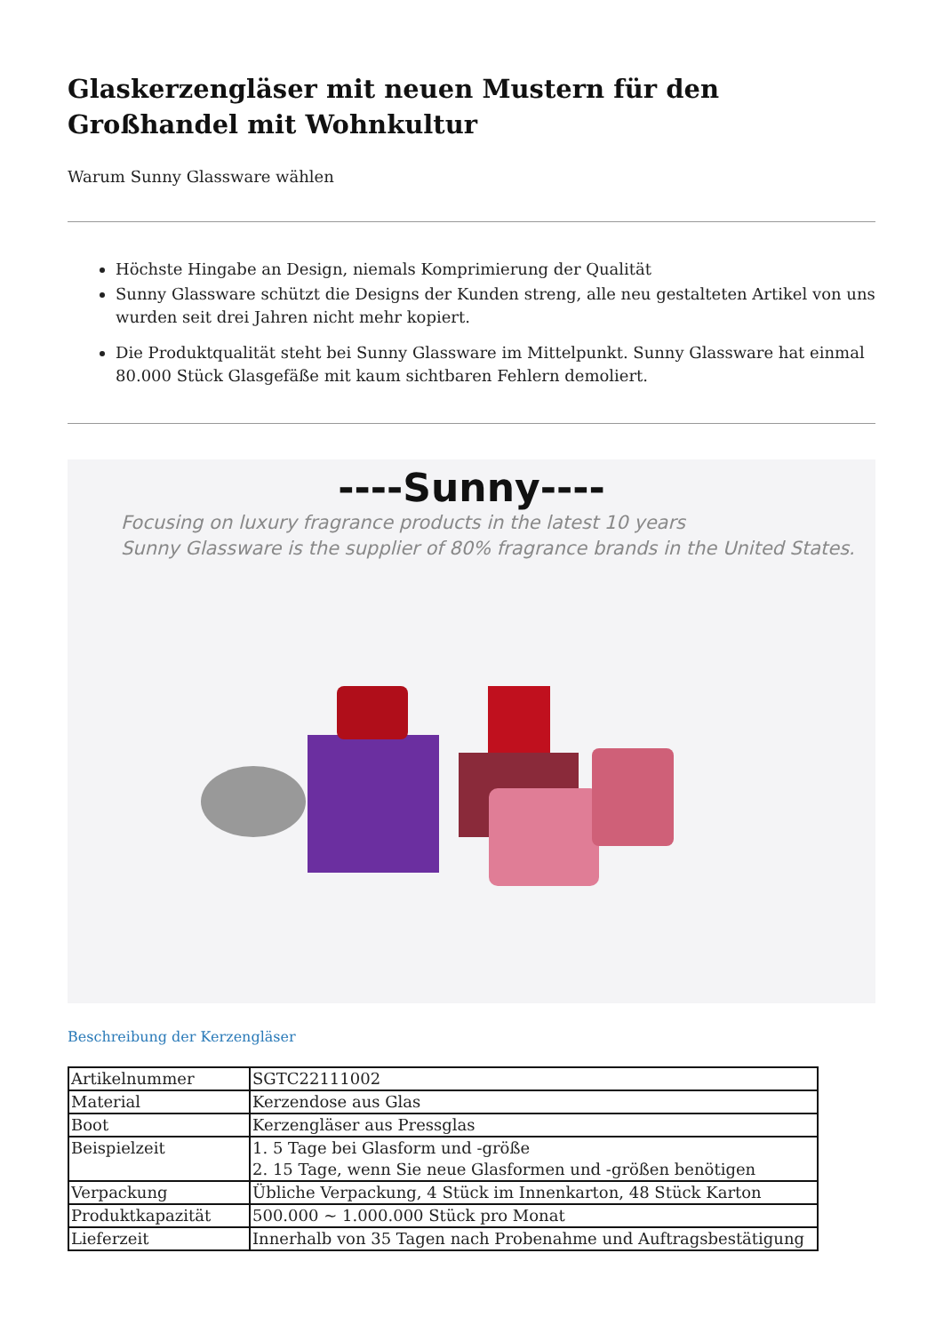Glaskerzengläser mit neuen Mustern für den Großhandel mit Wohnkultur
Warum Sunny Glassware wählen
Höchste Hingabe an Design, niemals Komprimierung der Qualität
Sunny Glassware schützt die Designs der Kunden streng, alle neu gestalteten Artikel von uns wurden seit drei Jahren nicht mehr kopiert.
Die Produktqualität steht bei Sunny Glassware im Mittelpunkt. Sunny Glassware hat einmal 80.000 Stück Glasgefäße mit kaum sichtbaren Fehlern demoliert.
----Sunny----
Focusing on luxury fragrance products in the latest 10 years
Sunny Glassware is the supplier of 80% fragrance brands in the United States.
Beschreibung der Kerzengläser
| Artikelnummer | SGTC22111002 |
| Material | Kerzendose aus Glas |
| Boot | Kerzengläser aus Pressglas |
| Beispielzeit | 1. 5 Tage bei Glasform und -größe 2. 15 Tage, wenn Sie neue Glasformen und -größen benötigen |
| Verpackung | Übliche Verpackung, 4 Stück im Innenkarton, 48 Stück Karton |
| Produktkapazität | 500.000 ~ 1.000.000 Stück pro Monat |
| Lieferzeit | Innerhalb von 35 Tagen nach Probenahme und Auftragsbestätigung |